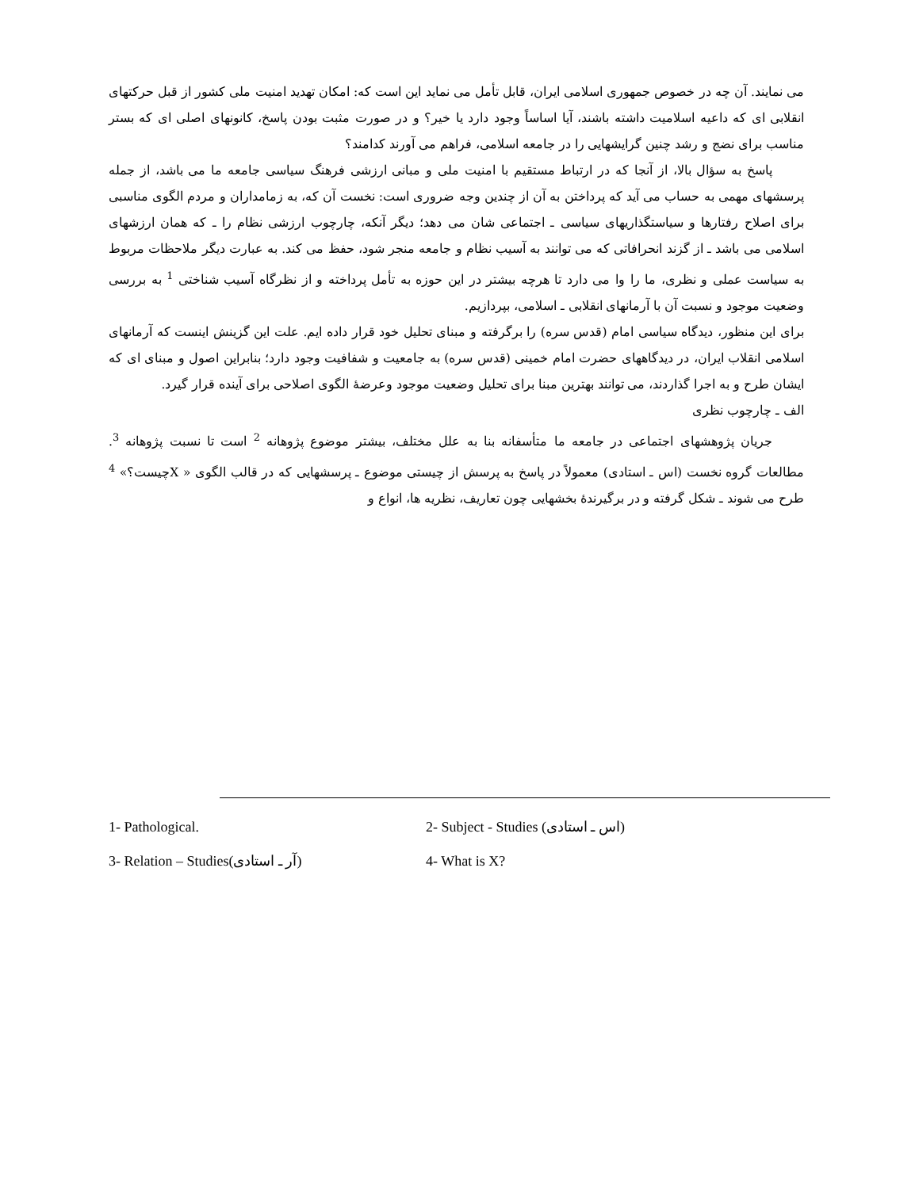می نمایند. آن چه در خصوص جمهوری اسلامی ایران، قابل تأمل می نماید این است که: امکان تهدید امنیت ملی کشور از قبل حرکتهای انقلابی ای که داعیه اسلامیت داشته باشند، آیا اساساً وجود دارد یا خیر؟ و در صورت مثبت بودن پاسخ، کانونهای اصلی ای که بستر مناسب برای نضج و رشد چنین گرایشهایی را در جامعه اسلامی، فراهم می آورند کدامند؟
پاسخ به سؤال بالا، از آنجا که در ارتباط مستقیم با امنیت ملی و مبانی ارزشی فرهنگ سیاسی جامعه ما می باشد، از جمله پرسشهای مهمی به حساب می آید که پرداختن به آن از چندین وجه ضروری است: نخست آن که، به زمامداران و مردم الگوی مناسبی برای اصلاح رفتارها و سیاستگذاریهای سیاسی ـ اجتماعی شان می دهد؛ دیگر آنکه، چارچوب ارزشی نظام را ـ که همان ارزشهای اسلامی می باشد ـ از گزند انحرافاتی که می توانند به آسیب نظام و جامعه منجر شود، حفظ می کند. به عبارت دیگر ملاحظات مربوط به سیاست عملی و نظری، ما را وا می دارد تا هرچه بیشتر در این حوزه به تأمل پرداخته و از نظرگاه آسیب شناختی <sup>1</sup> به بررسی وضعیت موجود و نسبت آن با آرمانهای انقلابی ـ اسلامی، بپردازیم.
برای این منظور، دیدگاه سیاسی امام (قدس سره) را برگرفته و مبنای تحلیل خود قرار داده ایم. علت این گزینش اینست که آرمانهای اسلامی انقلاب ایران، در دیدگاههای حضرت امام خمینی (قدس سره) به جامعیت و شفافیت وجود دارد؛ بنابراین اصول و مبنای ای که ایشان طرح و به اجرا گذاردند، می توانند بهترین مبنا برای تحلیل وضعیت موجود وعرضهٔ الگوی اصلاحی برای آینده قرار گیرد.
الف ـ چارچوب نظری
جریان پژوهشهای اجتماعی در جامعه ما متأسفانه بنا به علل مختلف، بیشتر موضوع پژوهانه <sup>2</sup> است تا نسبت پژوهانه <sup>3</sup>. مطالعات گروه نخست (اس ـ استادی) معمولاً در پاسخ به پرسش از چیستی موضوع ـ پرسشهایی که در قالب الگوی « Xچیست؟» <sup>4</sup> طرح می شوند ـ شکل گرفته و در برگیرندهٔ بخشهایی چون تعاریف، نظریه ها، انواع و
1- Pathological.
2- Subject - Studies (اس ـ استادی)
3- Relation – Studies(آر ـ استادی)
4- What is X?